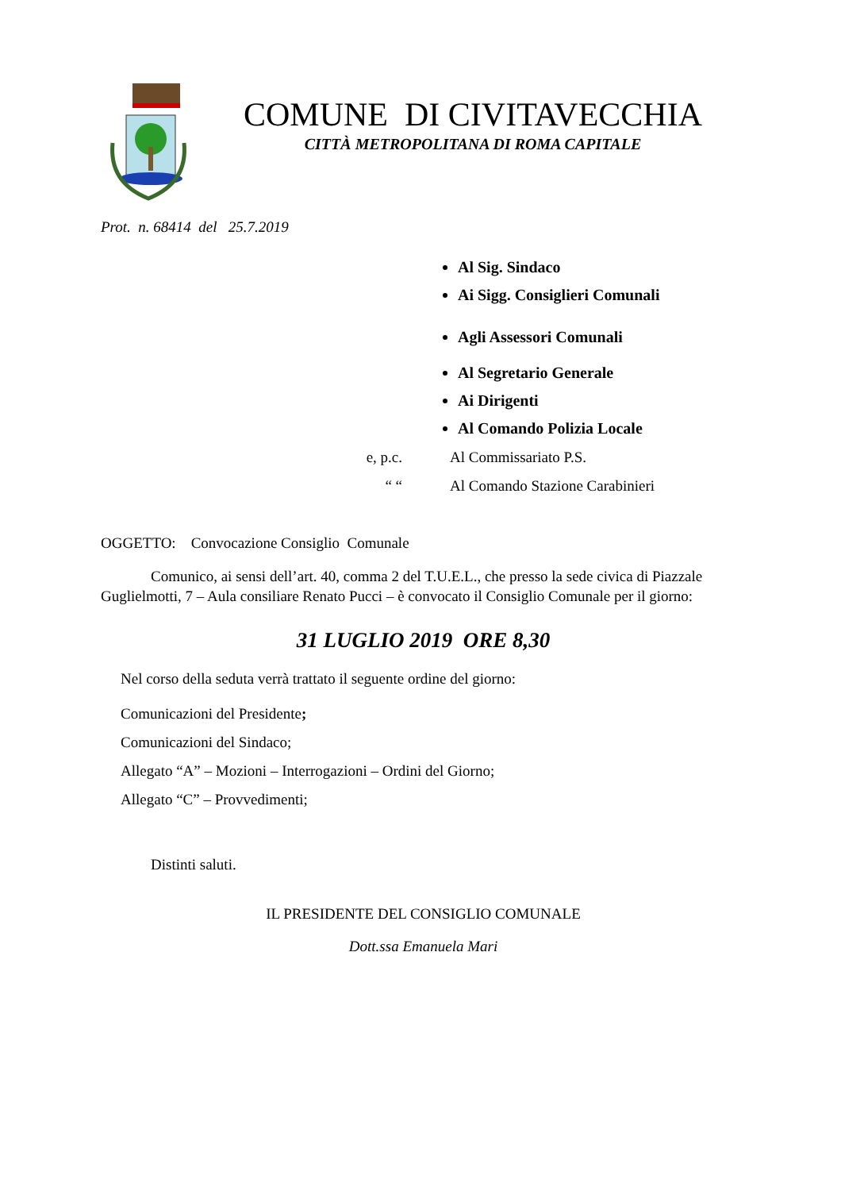COMUNE DI CIVITAVECCHIA
CITTÀ METROPOLITANA DI ROMA CAPITALE
Prot. n. 68414 del 25.7.2019
Al Sig. Sindaco
Ai Sigg. Consiglieri Comunali
Agli Assessori Comunali
Al Segretario Generale
Ai Dirigenti
Al Comando Polizia Locale
e, p.c. Al Commissariato P.S.
“ “ Al Comando Stazione Carabinieri
OGGETTO: Convocazione Consiglio Comunale
Comunico, ai sensi dell’art. 40, comma 2 del T.U.E.L., che presso la sede civica di Piazzale Guglielmotti, 7 – Aula consiliare Renato Pucci – è convocato il Consiglio Comunale per il giorno:
31 LUGLIO 2019 ORE 8,30
Nel corso della seduta verrà trattato il seguente ordine del giorno:
Comunicazioni del Presidente;
Comunicazioni del Sindaco;
Allegato “A” – Mozioni – Interrogazioni – Ordini del Giorno;
Allegato “C” – Provvedimenti;
Distinti saluti.
IL PRESIDENTE DEL CONSIGLIO COMUNALE
Dott.ssa Emanuela Mari